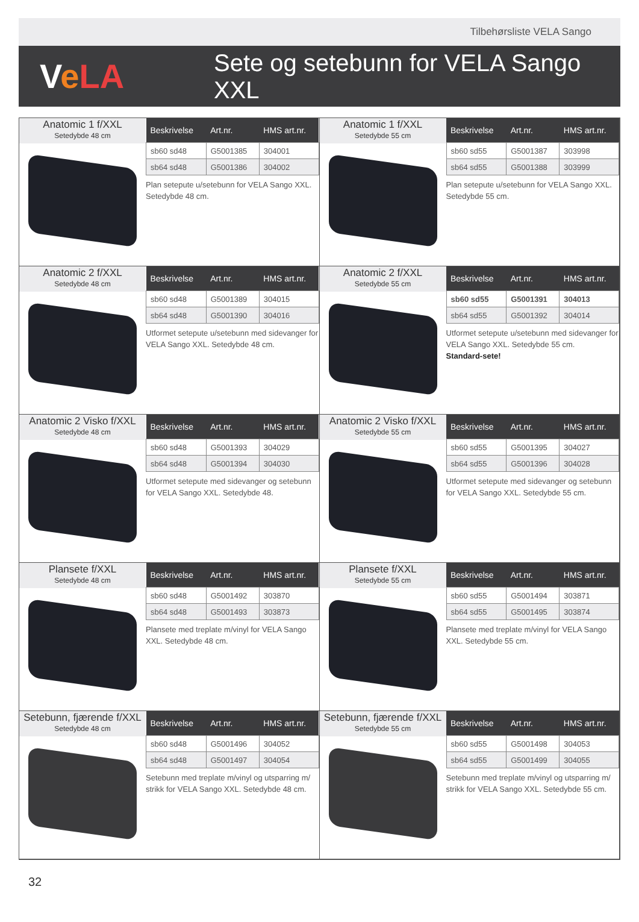Tilbehørsliste VELA Sango
VeLA
Sete og setebunn for VELA Sango XXL
Anatomic 1 f/XXL
Setedybde 48 cm
| Beskrivelse | Art.nr. | HMS art.nr. |
| --- | --- | --- |
| sb60 sd48 | G5001385 | 304001 |
| sb64 sd48 | G5001386 | 304002 |
Plan setepute u/setebunn for VELA Sango XXL. Setedybde 48 cm.
Anatomic 1 f/XXL
Setedybde 55 cm
| Beskrivelse | Art.nr. | HMS art.nr. |
| --- | --- | --- |
| sb60 sd55 | G5001387 | 303998 |
| sb64 sd55 | G5001388 | 303999 |
Plan setepute u/setebunn for VELA Sango XXL. Setedybde 55 cm.
Anatomic 2 f/XXL
Setedybde 48 cm
| Beskrivelse | Art.nr. | HMS art.nr. |
| --- | --- | --- |
| sb60 sd48 | G5001389 | 304015 |
| sb64 sd48 | G5001390 | 304016 |
Utformet setepute u/setebunn med sidevanger for VELA Sango XXL. Setedybde 48 cm.
Anatomic 2 f/XXL
Setedybde 55 cm
| Beskrivelse | Art.nr. | HMS art.nr. |
| --- | --- | --- |
| sb60 sd55 | G5001391 | 304013 |
| sb64 sd55 | G5001392 | 304014 |
Utformet setepute u/setebunn med sidevanger for VELA Sango XXL. Setedybde 55 cm.
Standard-sete!
Anatomic 2 Visko f/XXL
Setedybde 48 cm
| Beskrivelse | Art.nr. | HMS art.nr. |
| --- | --- | --- |
| sb60 sd48 | G5001393 | 304029 |
| sb64 sd48 | G5001394 | 304030 |
Utformet setepute med sidevanger og setebunn for VELA Sango XXL. Setedybde 48.
Anatomic 2 Visko f/XXL
Setedybde 55 cm
| Beskrivelse | Art.nr. | HMS art.nr. |
| --- | --- | --- |
| sb60 sd55 | G5001395 | 304027 |
| sb64 sd55 | G5001396 | 304028 |
Utformet setepute med sidevanger og setebunn for VELA Sango XXL. Setedybde 55 cm.
Plansete f/XXL
Setedybde 48 cm
| Beskrivelse | Art.nr. | HMS art.nr. |
| --- | --- | --- |
| sb60 sd48 | G5001492 | 303870 |
| sb64 sd48 | G5001493 | 303873 |
Plansete med treplate m/vinyl for VELA Sango XXL. Setedybde 48 cm.
Plansete f/XXL
Setedybde 55 cm
| Beskrivelse | Art.nr. | HMS art.nr. |
| --- | --- | --- |
| sb60 sd55 | G5001494 | 303871 |
| sb64 sd55 | G5001495 | 303874 |
Plansete med treplate m/vinyl for VELA Sango XXL. Setedybde 55 cm.
Setebunn, fjærende f/XXL
Setedybde 48 cm
| Beskrivelse | Art.nr. | HMS art.nr. |
| --- | --- | --- |
| sb60 sd48 | G5001496 | 304052 |
| sb64 sd48 | G5001497 | 304054 |
Setebunn med treplate m/vinyl og utsparring m/ strikk for VELA Sango XXL. Setedybde 48 cm.
Setebunn, fjærende f/XXL
Setedybde 55 cm
| Beskrivelse | Art.nr. | HMS art.nr. |
| --- | --- | --- |
| sb60 sd55 | G5001498 | 304053 |
| sb64 sd55 | G5001499 | 304055 |
Setebunn med treplate m/vinyl og utsparring m/ strikk for VELA Sango XXL. Setedybde 55 cm.
32